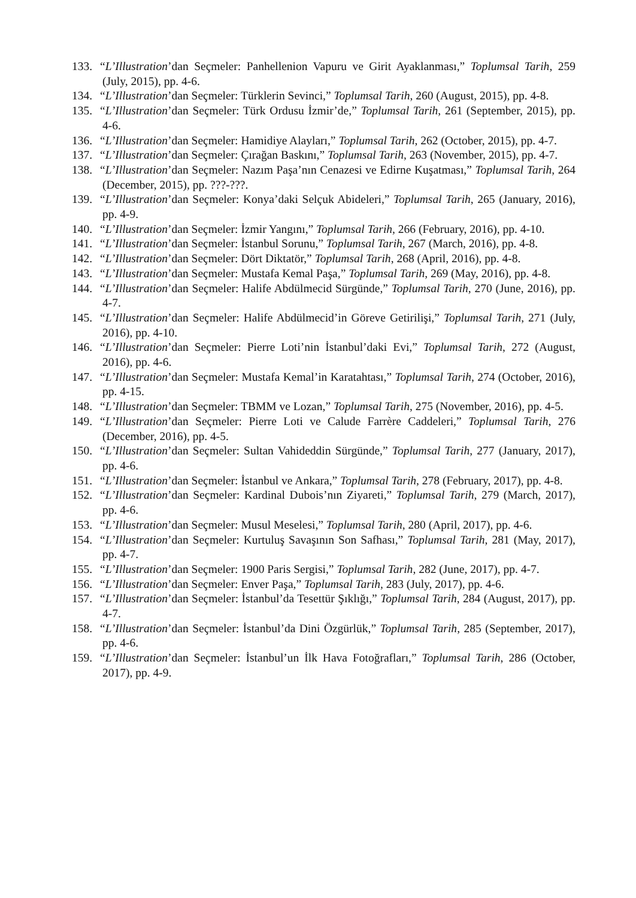133. “L’Illustration’dan Seçmeler: Panhellenion Vapuru ve Girit Ayaklanması,” Toplumsal Tarih, 259 (July, 2015), pp. 4-6.
134. “L’Illustration’dan Seçmeler: Türklerin Sevinci,” Toplumsal Tarih, 260 (August, 2015), pp. 4-8.
135. “L’Illustration’dan Seçmeler: Türk Ordusu İzmir’de,” Toplumsal Tarih, 261 (September, 2015), pp. 4-6.
136. “L’Illustration’dan Seçmeler: Hamidiye Alayları,” Toplumsal Tarih, 262 (October, 2015), pp. 4-7.
137. “L’Illustration’dan Seçmeler: Çırağan Baskını,” Toplumsal Tarih, 263 (November, 2015), pp. 4-7.
138. “L’Illustration’dan Seçmeler: Nazım Paşa’nın Cenazesi ve Edirne Kuşatması,” Toplumsal Tarih, 264 (December, 2015), pp. ???-???.
139. “L’Illustration’dan Seçmeler: Konya’daki Selçuk Abideleri,” Toplumsal Tarih, 265 (January, 2016), pp. 4-9.
140. “L’Illustration’dan Seçmeler: İzmir Yangını,” Toplumsal Tarih, 266 (February, 2016), pp. 4-10.
141. “L’Illustration’dan Seçmeler: İstanbul Sorunu,” Toplumsal Tarih, 267 (March, 2016), pp. 4-8.
142. “L’Illustration’dan Seçmeler: Dört Diktatör,” Toplumsal Tarih, 268 (April, 2016), pp. 4-8.
143. “L’Illustration’dan Seçmeler: Mustafa Kemal Paşa,” Toplumsal Tarih, 269 (May, 2016), pp. 4-8.
144. “L’Illustration’dan Seçmeler: Halife Abdülmecid Sürgünde,” Toplumsal Tarih, 270 (June, 2016), pp. 4-7.
145. “L’Illustration’dan Seçmeler: Halife Abdülmecid’in Göreve Getirilişi,” Toplumsal Tarih, 271 (July, 2016), pp. 4-10.
146. “L’Illustration’dan Seçmeler: Pierre Loti’nin İstanbul’daki Evi,” Toplumsal Tarih, 272 (August, 2016), pp. 4-6.
147. “L’Illustration’dan Seçmeler: Mustafa Kemal’in Karatahtası,” Toplumsal Tarih, 274 (October, 2016), pp. 4-15.
148. “L’Illustration’dan Seçmeler: TBMM ve Lozan,” Toplumsal Tarih, 275 (November, 2016), pp. 4-5.
149. “L’Illustration’dan Seçmeler: Pierre Loti ve Calude Farrère Caddeleri,” Toplumsal Tarih, 276 (December, 2016), pp. 4-5.
150. “L’Illustration’dan Seçmeler: Sultan Vahideddin Sürgünde,” Toplumsal Tarih, 277 (January, 2017), pp. 4-6.
151. “L’Illustration’dan Seçmeler: İstanbul ve Ankara,” Toplumsal Tarih, 278 (February, 2017), pp. 4-8.
152. “L’Illustration’dan Seçmeler: Kardinal Dubois’nın Ziyareti,” Toplumsal Tarih, 279 (March, 2017), pp. 4-6.
153. “L’Illustration’dan Seçmeler: Musul Meselesi,” Toplumsal Tarih, 280 (April, 2017), pp. 4-6.
154. “L’Illustration’dan Seçmeler: Kurtuluş Savaşının Son Safhası,” Toplumsal Tarih, 281 (May, 2017), pp. 4-7.
155. “L’Illustration’dan Seçmeler: 1900 Paris Sergisi,” Toplumsal Tarih, 282 (June, 2017), pp. 4-7.
156. “L’Illustration’dan Seçmeler: Enver Paşa,” Toplumsal Tarih, 283 (July, 2017), pp. 4-6.
157. “L’Illustration’dan Seçmeler: İstanbul’da Tesettür Şıklığı,” Toplumsal Tarih, 284 (August, 2017), pp. 4-7.
158. “L’Illustration’dan Seçmeler: İstanbul’da Dini Özgürlük,” Toplumsal Tarih, 285 (September, 2017), pp. 4-6.
159. “L’Illustration’dan Seçmeler: İstanbul’un İlk Hava Fotoğrafları,” Toplumsal Tarih, 286 (October, 2017), pp. 4-9.